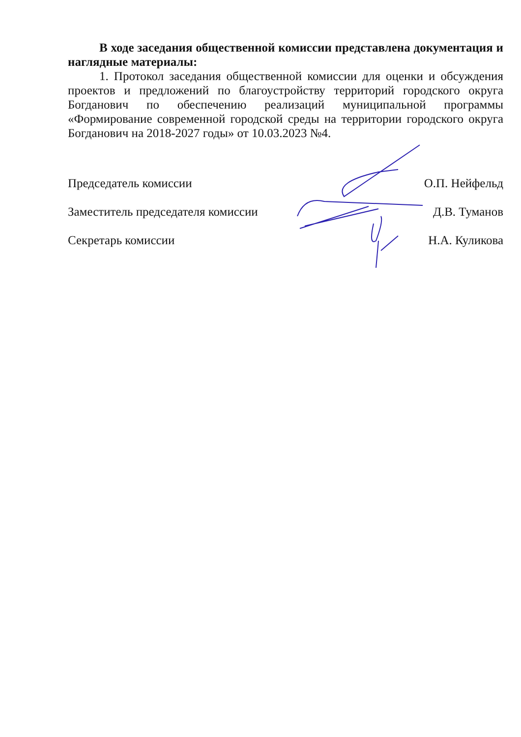В ходе заседания общественной комиссии представлена документация и наглядные материалы:
1. Протокол заседания общественной комиссии для оценки и обсуждения проектов и предложений по благоустройству территорий городского округа Богданович по обеспечению реализаций муниципальной программы «Формирование современной городской среды на территории городского округа Богданович на 2018-2027 годы» от 10.03.2023 №4.
Председатель комиссии О.П. Нейфельд
Заместитель председателя комиссии Д.В. Туманов
Секретарь комиссии Н.А. Куликова